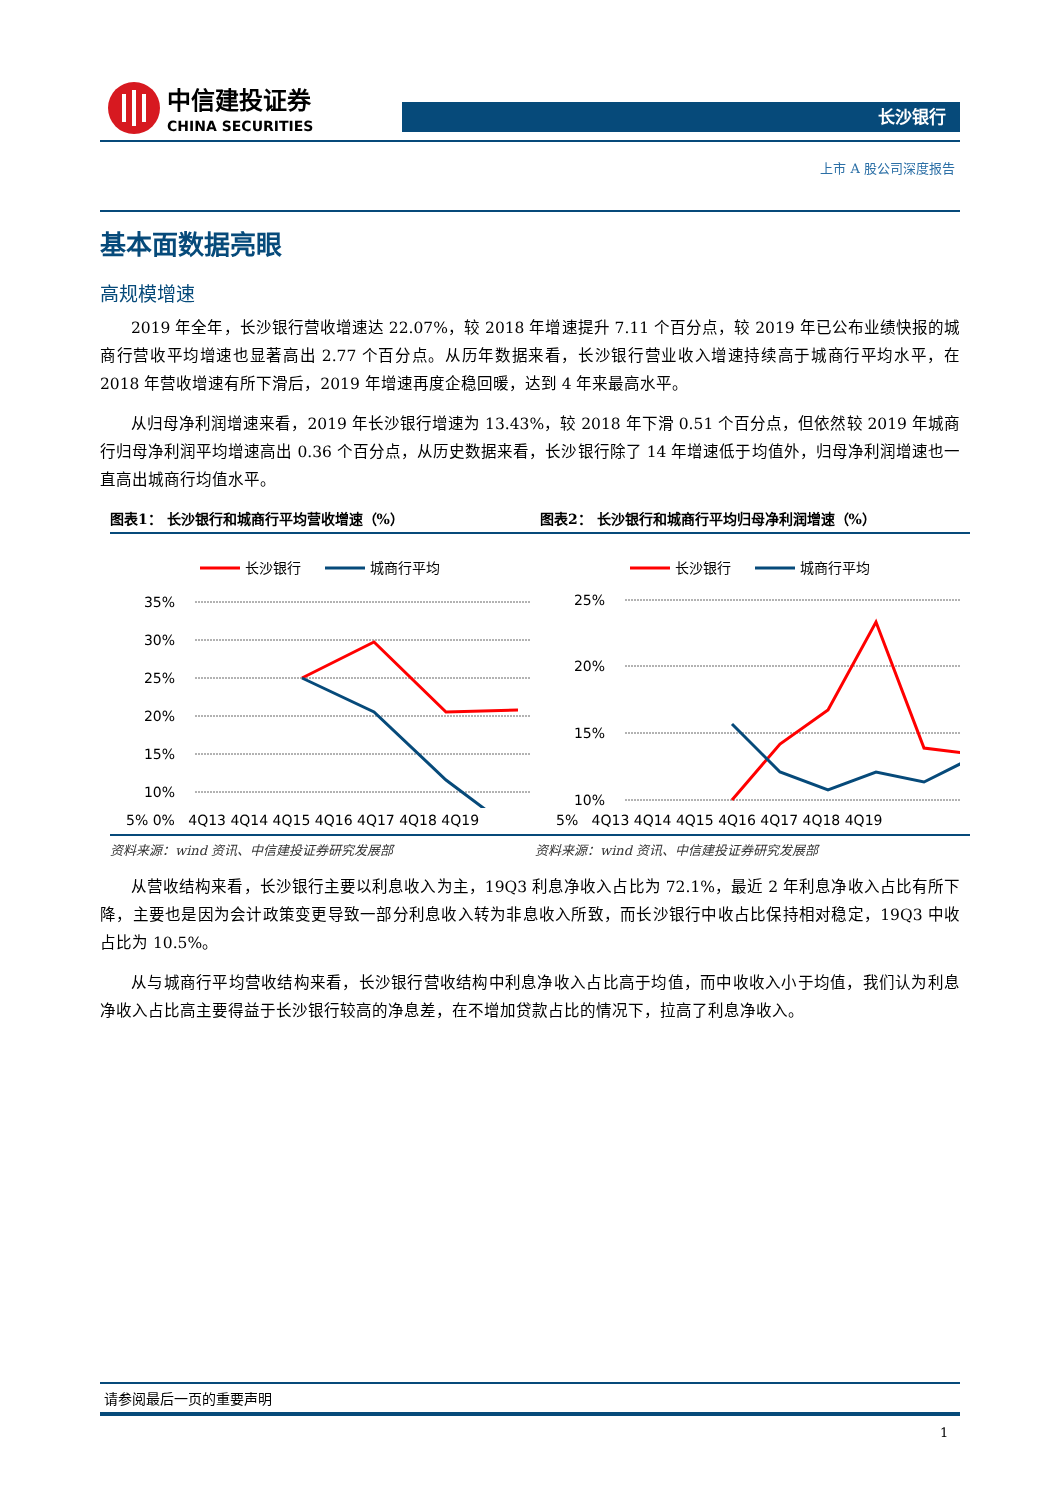中信建投证券
CHINA SECURITIES
长沙银行
上市 A 股公司深度报告
基本面数据亮眼
高规模增速
2019 年全年，长沙银行营收增速达 22.07%，较 2018 年增速提升 7.11 个百分点，较 2019 年已公布业绩快报的城商行营收平均增速也显著高出 2.77 个百分点。从历年数据来看，长沙银行营业收入增速持续高于城商行平均水平，在 2018 年营收增速有所下滑后，2019 年增速再度企稳回暖，达到 4 年来最高水平。
从归母净利润增速来看，2019 年长沙银行增速为 13.43%，较 2018 年下滑 0.51 个百分点，但依然较 2019 年城商行归母净利润平均增速高出 0.36 个百分点，从历史数据来看，长沙银行除了 14 年增速低于均值外，归母净利润增速也一直高出城商行均值水平。
图表1： 长沙银行和城商行平均营收增速（%）
长沙银行
城商行平均
35%
30%
25%
20%
15%
10%
5% 0% 4Q13 4Q14 4Q15 4Q16 4Q17 4Q18 4Q19
图表2： 长沙银行和城商行平均归母净利润增速（%）
长沙银行
城商行平均
25%
20%
15%
10%
5% 4Q13 4Q14 4Q15 4Q16 4Q17 4Q18 4Q19
资料来源：wind 资讯、中信建投证券研究发展部
资料来源：wind 资讯、中信建投证券研究发展部
从营收结构来看，长沙银行主要以利息收入为主，19Q3 利息净收入占比为 72.1%，最近 2 年利息净收入占比有所下降，主要也是因为会计政策变更导致一部分利息收入转为非息收入所致，而长沙银行中收占比保持相对稳定，19Q3 中收占比为 10.5%。
从与城商行平均营收结构来看，长沙银行营收结构中利息净收入占比高于均值，而中收收入小于均值，我们认为利息净收入占比高主要得益于长沙银行较高的净息差，在不增加贷款占比的情况下，拉高了利息净收入。
请参阅最后一页的重要声明
1